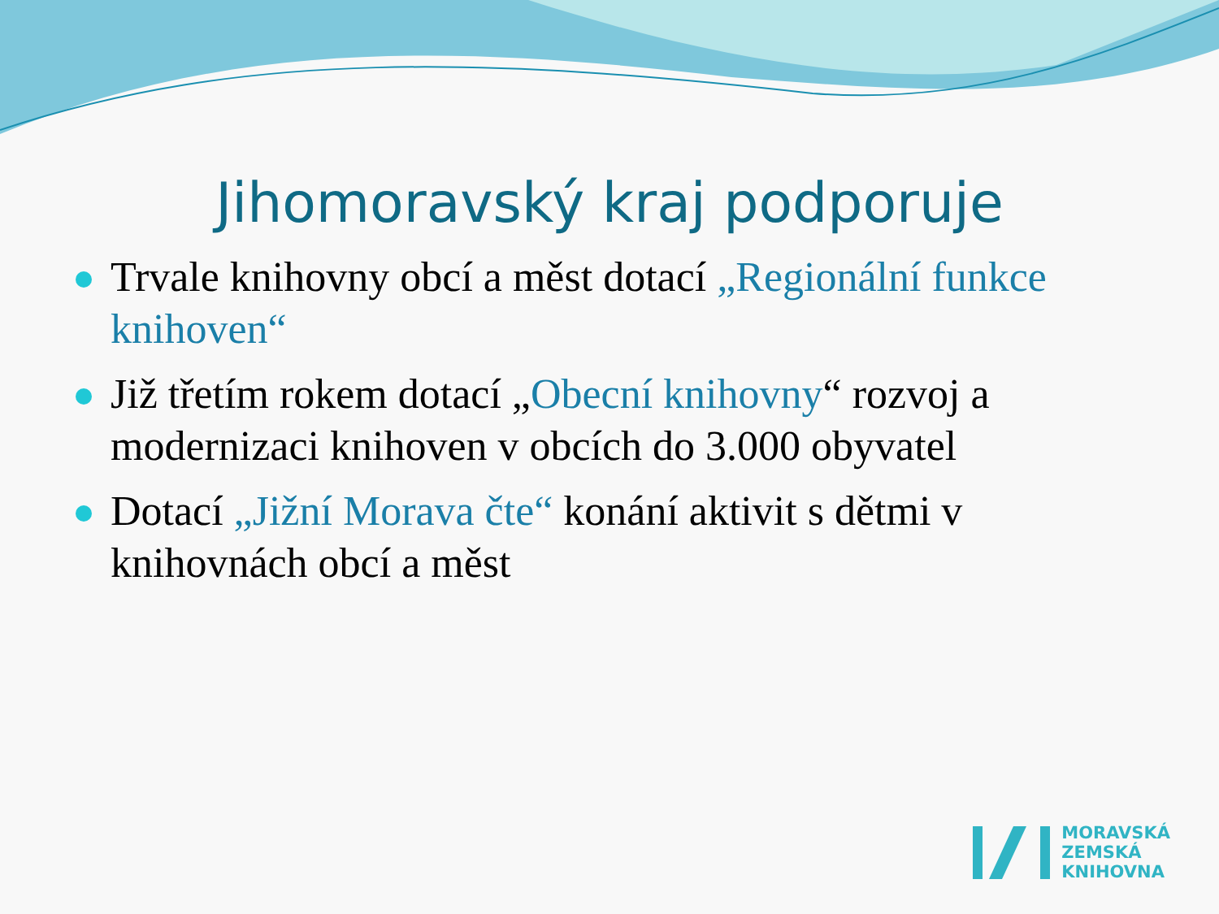Jihomoravský kraj podporuje
Trvale knihovny obcí a měst dotací „Regionální funkce knihoven“
Již třetím rokem dotací „Obecní knihovny“ rozvoj a modernizaci knihoven v obcích do 3.000 obyvatel
Dotací „Jižní Morava čte“ konání aktivit s dětmi v knihovnách obcí a měst
MORAVSKÁ
ZEMSKÁ
KNIHOVNA